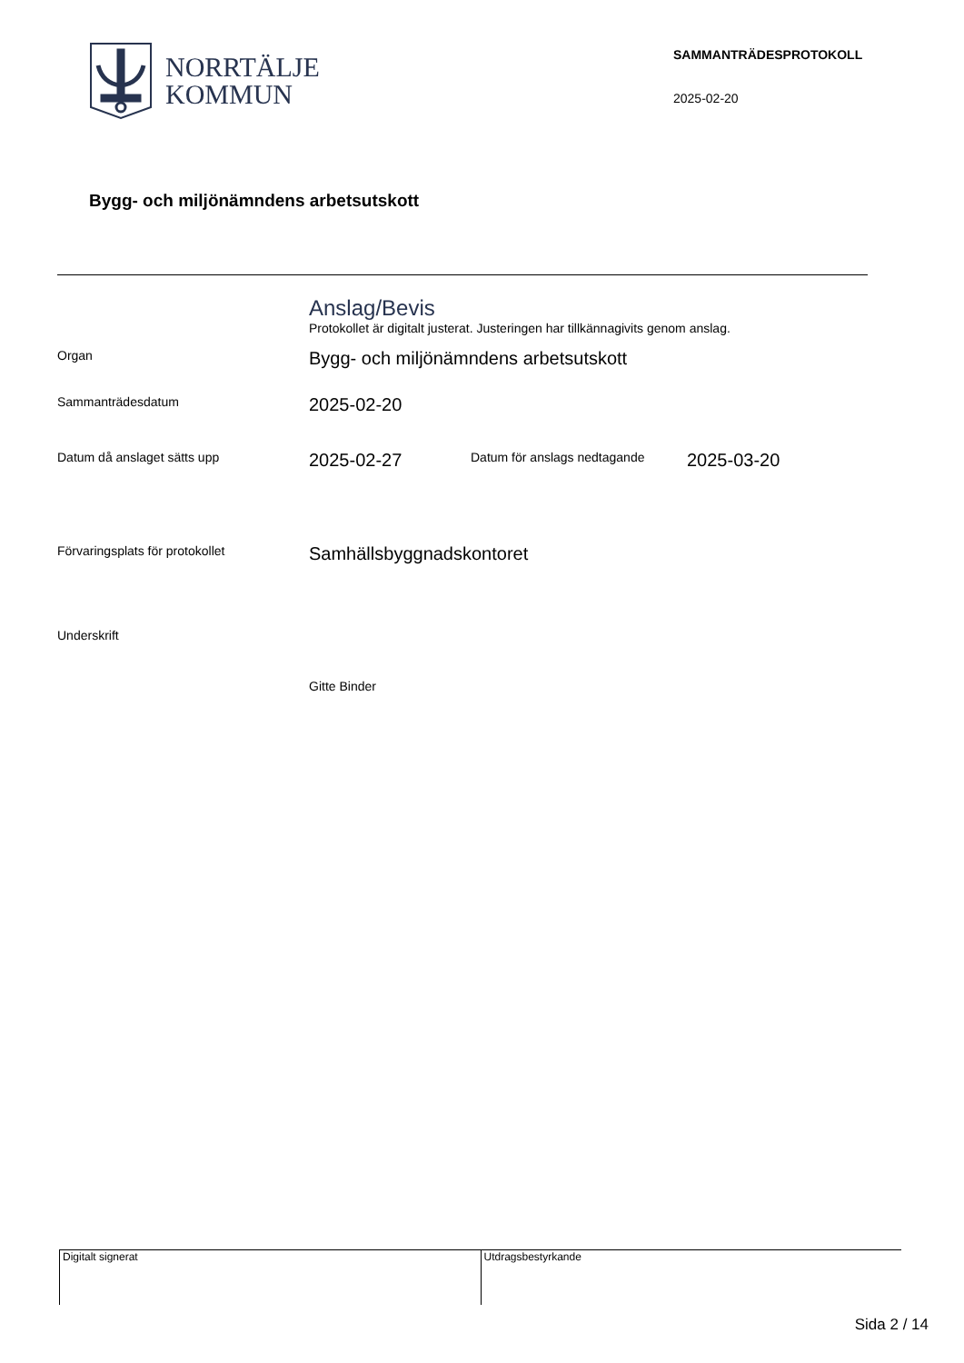NORRTÄLJE
KOMMUN
SAMMANTRÄDESPROTOKOLL
2025-02-20
Bygg- och miljönämndens arbetsutskott
Anslag/Bevis
Protokollet är digitalt justerat. Justeringen har tillkännagivits genom anslag.
Organ
Bygg- och miljönämndens arbetsutskott
Sammanträdesdatum
2025-02-20
Datum då anslaget sätts upp
2025-02-27
Datum för anslags nedtagande
2025-03-20
Förvaringsplats för protokollet
Samhällsbyggnadskontoret
Underskrift
Gitte Binder
Digitalt signerat Utdragsbestyrkande
Sida 2 / 14